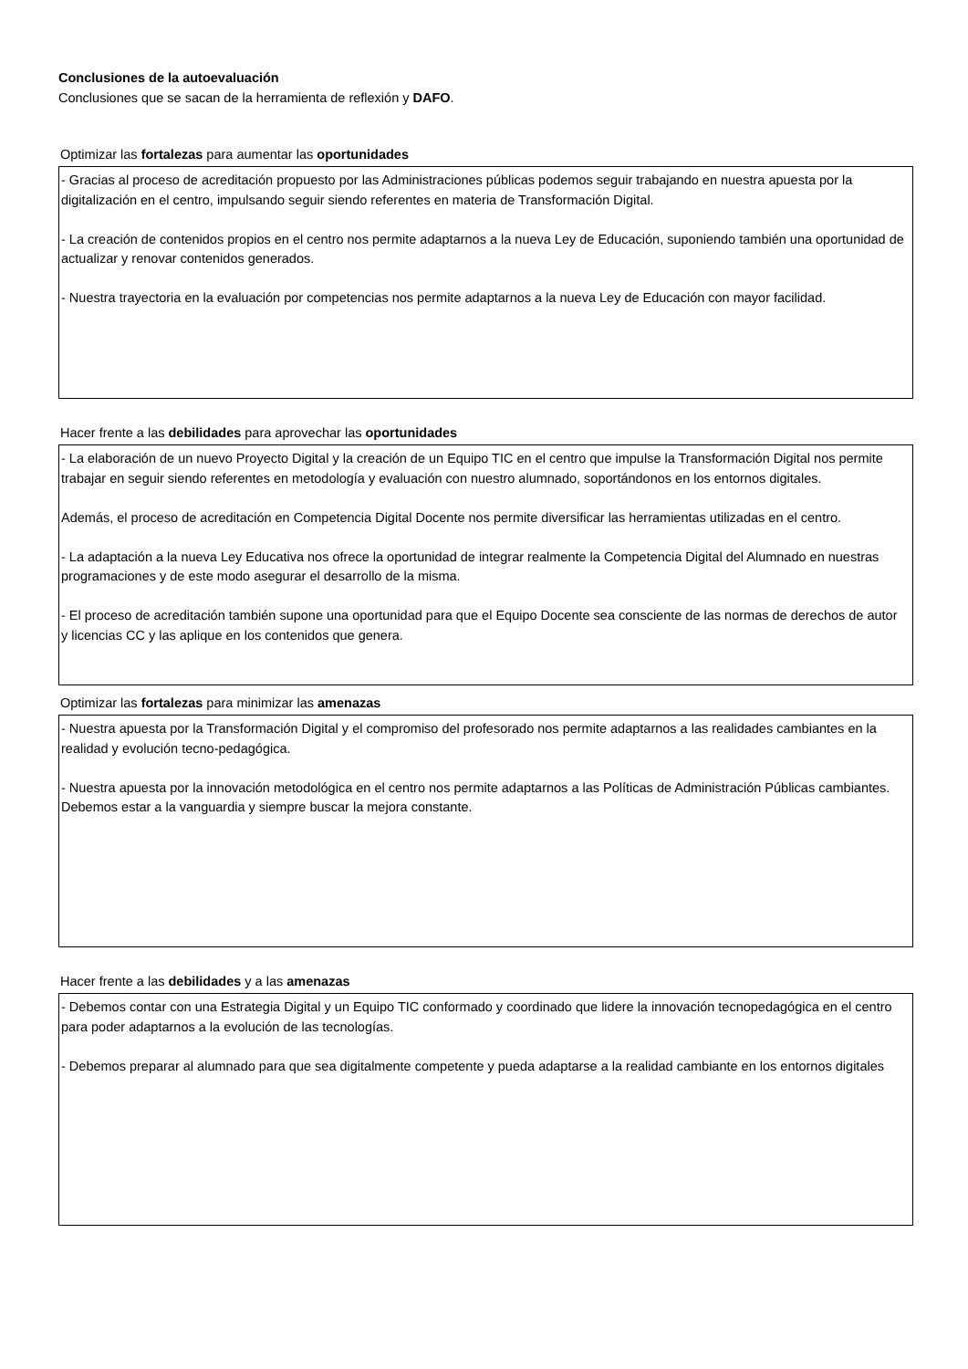Conclusiones de la autoevaluación
Conclusiones que se sacan de la herramienta de reflexión y DAFO.
Optimizar las fortalezas para aumentar las oportunidades
- Gracias al proceso de acreditación propuesto por las Administraciones públicas podemos seguir trabajando en nuestra apuesta por la digitalización en el centro, impulsando seguir siendo referentes en materia de Transformación Digital.
- La creación de contenidos propios en el centro nos permite adaptarnos a la nueva Ley de Educación, suponiendo también una oportunidad de actualizar y renovar contenidos generados.
- Nuestra trayectoria en la evaluación por competencias nos permite adaptarnos a la nueva Ley de Educación con mayor facilidad.
Hacer frente a las debilidades para aprovechar las oportunidades
- La elaboración de un nuevo Proyecto Digital y la creación de un Equipo TIC en el centro que impulse la Transformación Digital nos permite trabajar en seguir siendo referentes en metodología y evaluación con nuestro alumnado, soportándonos en los entornos digitales.
Además, el proceso de acreditación en Competencia Digital Docente nos permite diversificar las herramientas utilizadas en el centro.
- La adaptación a la nueva Ley Educativa nos ofrece la oportunidad de integrar realmente la Competencia Digital del Alumnado en nuestras programaciones y de este modo asegurar el desarrollo de la misma.
- El proceso de acreditación también supone una oportunidad para que el Equipo Docente sea consciente de las normas de derechos de autor y licencias CC y las aplique en los contenidos que genera.
Optimizar las fortalezas para minimizar las amenazas
- Nuestra apuesta por la Transformación Digital y el compromiso del profesorado nos permite adaptarnos a las realidades cambiantes en la realidad y evolución tecno-pedagógica.
- Nuestra apuesta por la innovación metodológica en el centro nos permite adaptarnos a las Políticas de Administración Públicas cambiantes. Debemos estar a la vanguardia y siempre buscar la mejora constante.
Hacer frente a las debilidades y a las amenazas
- Debemos contar con una Estrategia Digital y un Equipo TIC conformado y coordinado que lidere la innovación tecnopedagógica en el centro para poder adaptarnos a la evolución de las tecnologías.
- Debemos preparar al alumnado para que sea digitalmente competente y pueda adaptarse a la realidad cambiante en los entornos digitales